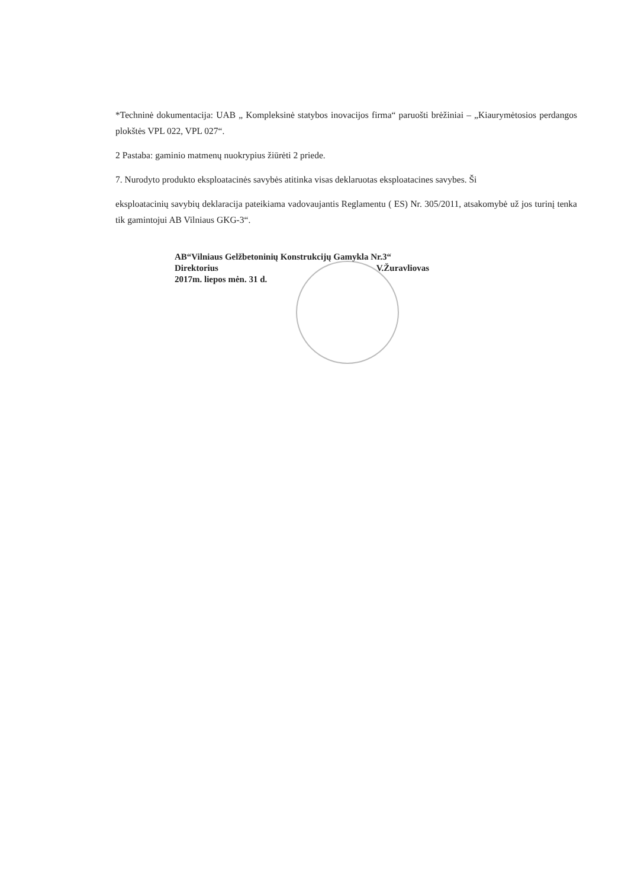*Techninė dokumentacija: UAB „ Kompleksinė statybos inovacijos firma“ paruošti brėžiniai – „Kiaurymėtosios perdangos plokštės VPL 022, VPL 027“.
2 Pastaba: gaminio matmenų nuokrypius žiūrėti 2 priede.
7. Nurodyto produkto eksploatacinės savybės atitinka visas deklaruotas eksploatacines savybes. Ši
eksploatacinių savybių deklaracija pateikiama vadovaujantis Reglamentu ( ES) Nr. 305/2011, atsakomybė už jos turinį tenka tik gamintojui AB Vilniaus GKG-3“.
AB“Vilniaus Gelžbetoninių Konstrukcijų Gamykla Nr.3“
Direktorius V.Žuravliovas
2017m. liepos mėn. 31 d.